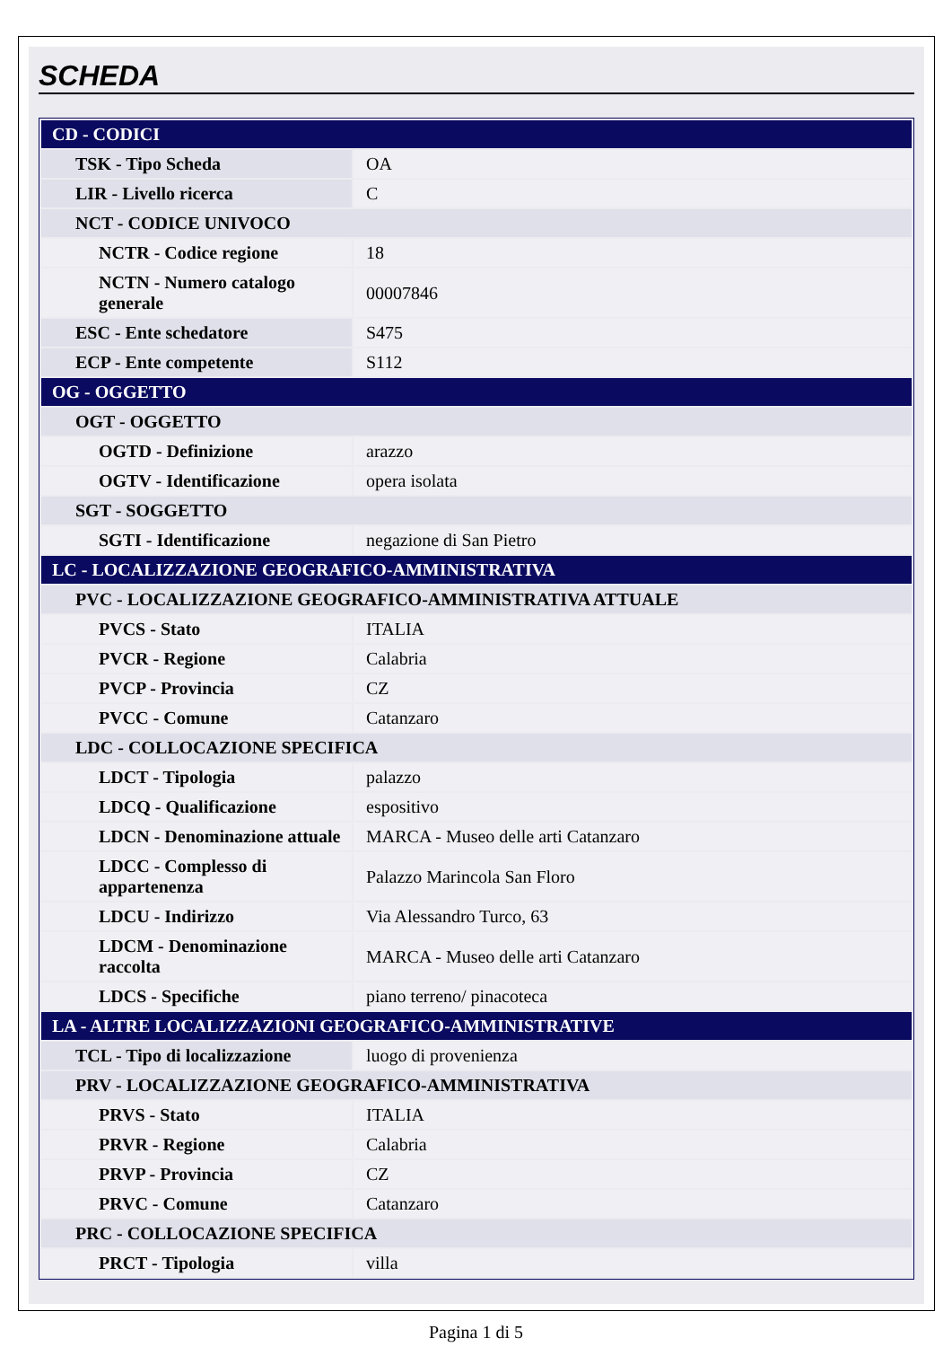SCHEDA
| CD - CODICI | |
| TSK - Tipo Scheda | OA |
| LIR - Livello ricerca | C |
| NCT - CODICE UNIVOCO | |
| NCTR - Codice regione | 18 |
| NCTN - Numero catalogo generale | 00007846 |
| ESC - Ente schedatore | S475 |
| ECP - Ente competente | S112 |
| OG - OGGETTO | |
| OGT - OGGETTO | |
| OGTD - Definizione | arazzo |
| OGTV - Identificazione | opera isolata |
| SGT - SOGGETTO | |
| SGTI - Identificazione | negazione di San Pietro |
| LC - LOCALIZZAZIONE GEOGRAFICO-AMMINISTRATIVA | |
| PVC - LOCALIZZAZIONE GEOGRAFICO-AMMINISTRATIVA ATTUALE | |
| PVCS - Stato | ITALIA |
| PVCR - Regione | Calabria |
| PVCP - Provincia | CZ |
| PVCC - Comune | Catanzaro |
| LDC - COLLOCAZIONE SPECIFICA | |
| LDCT - Tipologia | palazzo |
| LDCQ - Qualificazione | espositivo |
| LDCN - Denominazione attuale | MARCA - Museo delle arti Catanzaro |
| LDCC - Complesso di appartenenza | Palazzo Marincola San Floro |
| LDCU - Indirizzo | Via Alessandro Turco, 63 |
| LDCM - Denominazione raccolta | MARCA - Museo delle arti Catanzaro |
| LDCS - Specifiche | piano terreno/ pinacoteca |
| LA - ALTRE LOCALIZZAZIONI GEOGRAFICO-AMMINISTRATIVE | |
| TCL - Tipo di localizzazione | luogo di provenienza |
| PRV - LOCALIZZAZIONE GEOGRAFICO-AMMINISTRATIVA | |
| PRVS - Stato | ITALIA |
| PRVR - Regione | Calabria |
| PRVP - Provincia | CZ |
| PRVC - Comune | Catanzaro |
| PRC - COLLOCAZIONE SPECIFICA | |
| PRCT - Tipologia | villa |
Pagina 1 di 5